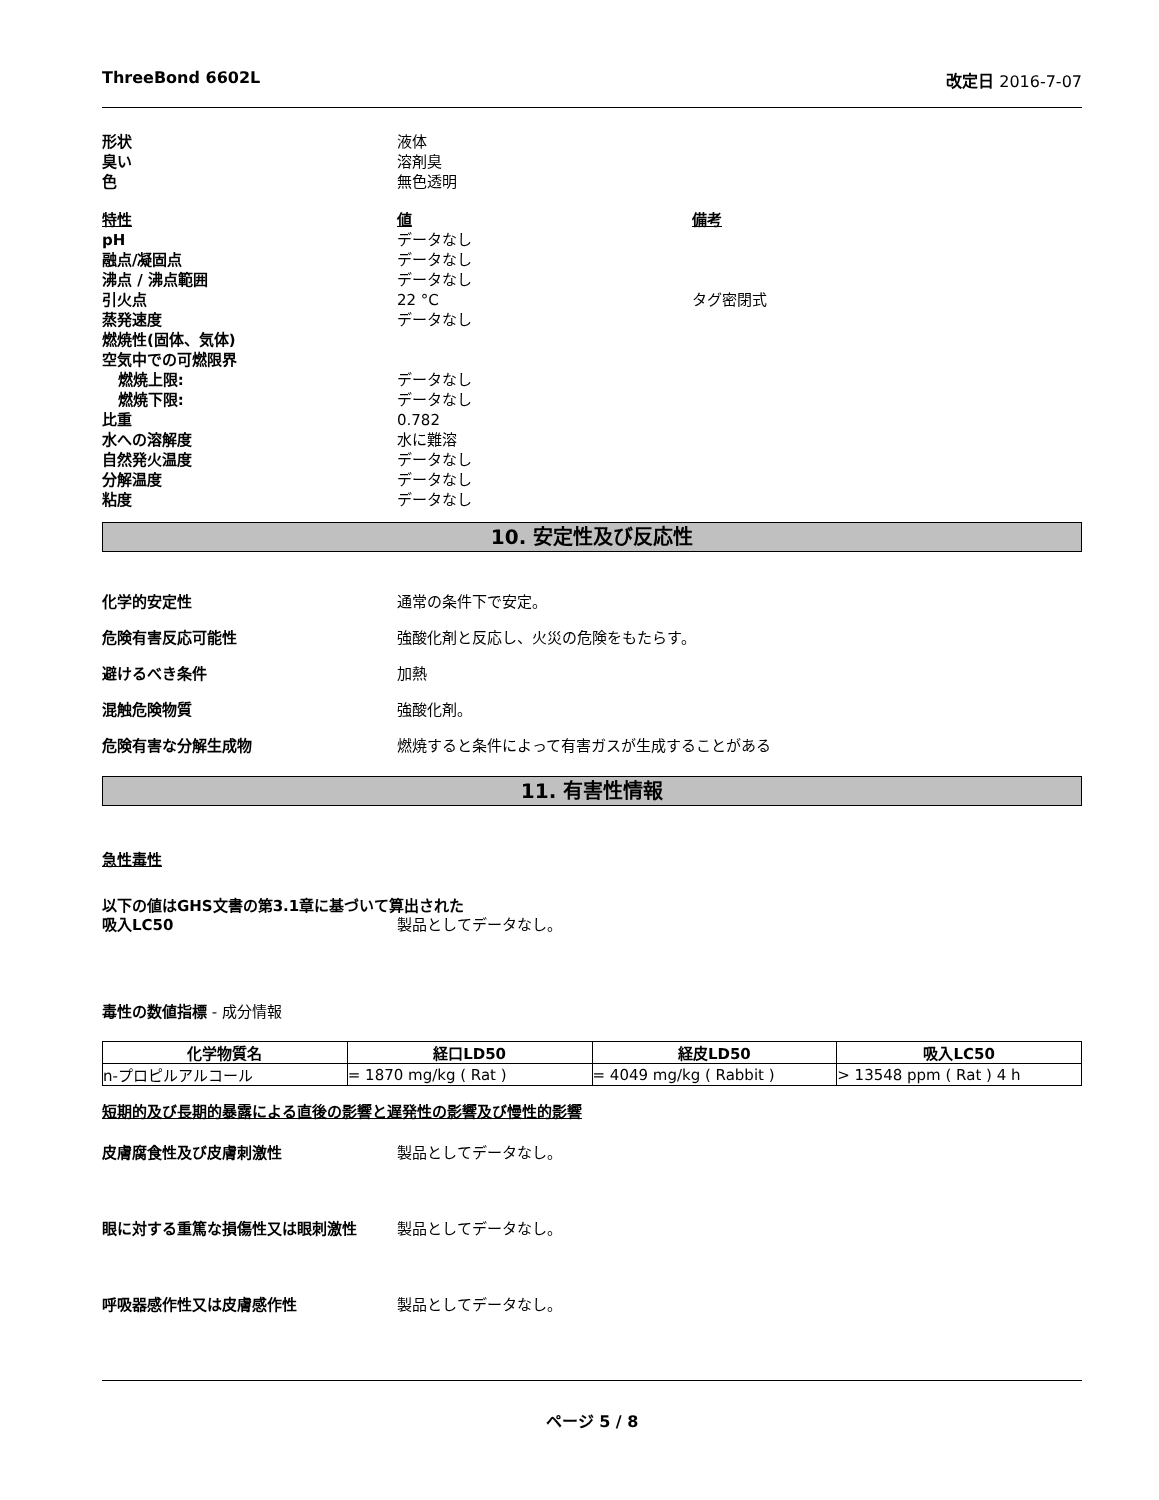ThreeBond 6602L 改定日 2016-7-07
形状 液体
臭い 溶剤臭
色 無色透明
特性 値 備考
pH データなし
融点/凝固点 データなし
沸点 / 沸点範囲 データなし
引火点 22 °C タグ密閉式
蒸発速度 データなし
燃焼性(固体、気体)
空気中での可燃限界
燃焼上限: データなし
燃焼下限: データなし
比重 0.782
水への溶解度 水に難溶
自然発火温度 データなし
分解温度 データなし
粘度 データなし
10. 安定性及び反応性
化学的安定性 通常の条件下で安定。
危険有害反応可能性 強酸化剤と反応し、火災の危険をもたらす。
避けるべき条件 加熱
混触危険物質 強酸化剤。
危険有害な分解生成物 燃焼すると条件によって有害ガスが生成することがある
11. 有害性情報
急性毒性
以下の値はGHS文書の第3.1章に基づいて算出された
吸入LC50 製品としてデータなし。
毒性の数値指標 - 成分情報
| 化学物質名 | 経口LD50 | 経皮LD50 | 吸入LC50 |
| --- | --- | --- | --- |
| n-プロピルアルコール | = 1870 mg/kg ( Rat ) | = 4049 mg/kg ( Rabbit ) | > 13548 ppm ( Rat ) 4 h |
短期的及び長期的暴露による直後の影響と遅発性の影響及び慢性的影響
皮膚腐食性及び皮膚刺激性 製品としてデータなし。
眼に対する重篤な損傷性又は眼刺激性 製品としてデータなし。
呼吸器感作性又は皮膚感作性 製品としてデータなし。
ページ 5 / 8